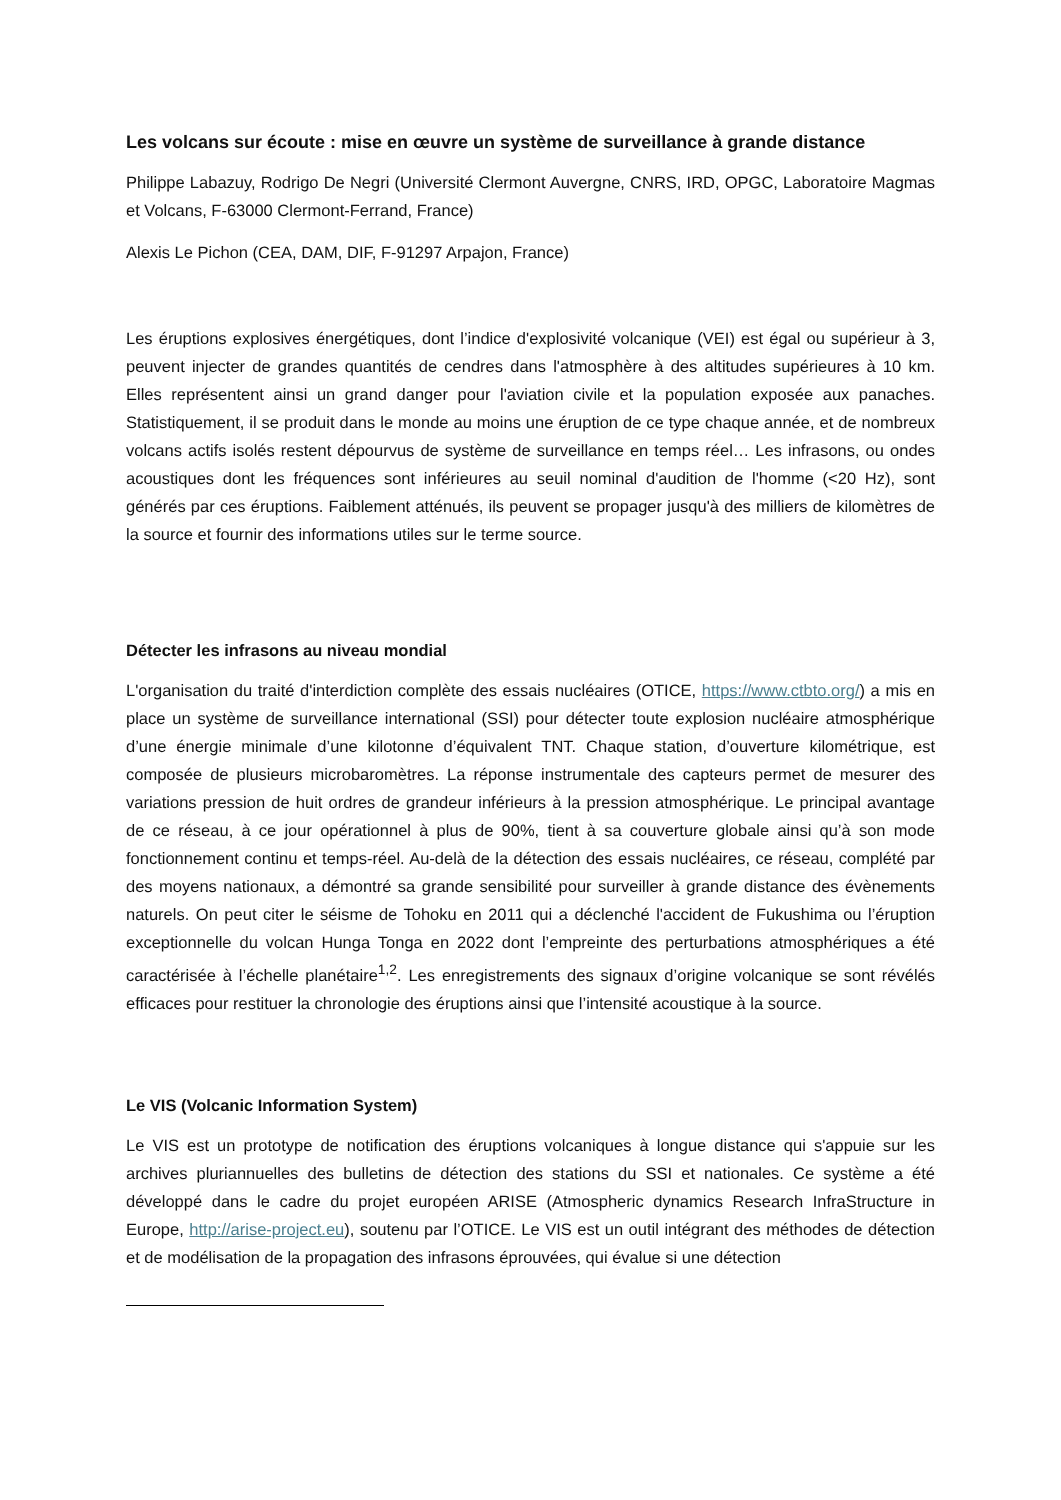Les volcans sur écoute : mise en œuvre un système de surveillance à grande distance
Philippe Labazuy, Rodrigo De Negri (Université Clermont Auvergne, CNRS, IRD, OPGC, Laboratoire Magmas et Volcans, F-63000 Clermont-Ferrand, France)
Alexis Le Pichon (CEA, DAM, DIF, F-91297 Arpajon, France)
Les éruptions explosives énergétiques, dont l’indice d'explosivité volcanique (VEI) est égal ou supérieur à 3, peuvent injecter de grandes quantités de cendres dans l'atmosphère à des altitudes supérieures à 10 km. Elles représentent ainsi un grand danger pour l'aviation civile et la population exposée aux panaches. Statistiquement, il se produit dans le monde au moins une éruption de ce type chaque année, et de nombreux volcans actifs isolés restent dépourvus de système de surveillance en temps réel… Les infrasons, ou ondes acoustiques dont les fréquences sont inférieures au seuil nominal d'audition de l'homme (<20 Hz), sont générés par ces éruptions. Faiblement atténués, ils peuvent se propager jusqu'à des milliers de kilomètres de la source et fournir des informations utiles sur le terme source.
Détecter les infrasons au niveau mondial
L'organisation du traité d'interdiction complète des essais nucléaires (OTICE, https://www.ctbto.org/) a mis en place un système de surveillance international (SSI) pour détecter toute explosion nucléaire atmosphérique d’une énergie minimale d’une kilotonne d’équivalent TNT. Chaque station, d’ouverture kilométrique, est composée de plusieurs microbaromètres. La réponse instrumentale des capteurs permet de mesurer des variations pression de huit ordres de grandeur inférieurs à la pression atmosphérique. Le principal avantage de ce réseau, à ce jour opérationnel à plus de 90%, tient à sa couverture globale ainsi qu’à son mode fonctionnement continu et temps-réel. Au-delà de la détection des essais nucléaires, ce réseau, complété par des moyens nationaux, a démontré sa grande sensibilité pour surveiller à grande distance des évènements naturels. On peut citer le séisme de Tohoku en 2011 qui a déclenché l'accident de Fukushima ou l’éruption exceptionnelle du volcan Hunga Tonga en 2022 dont l’empreinte des perturbations atmosphériques a été caractérisée à l’échelle planétaire<sup>1,2</sup>. Les enregistrements des signaux d’origine volcanique se sont révélés efficaces pour restituer la chronologie des éruptions ainsi que l’intensité acoustique à la source.
Le VIS (Volcanic Information System)
Le VIS est un prototype de notification des éruptions volcaniques à longue distance qui s'appuie sur les archives pluriannuelles des bulletins de détection des stations du SSI et nationales. Ce système a été développé dans le cadre du projet européen ARISE (Atmospheric dynamics Research InfraStructure in Europe, http://arise-project.eu), soutenu par l’OTICE. Le VIS est un outil intégrant des méthodes de détection et de modélisation de la propagation des infrasons éprouvées, qui évalue si une détection